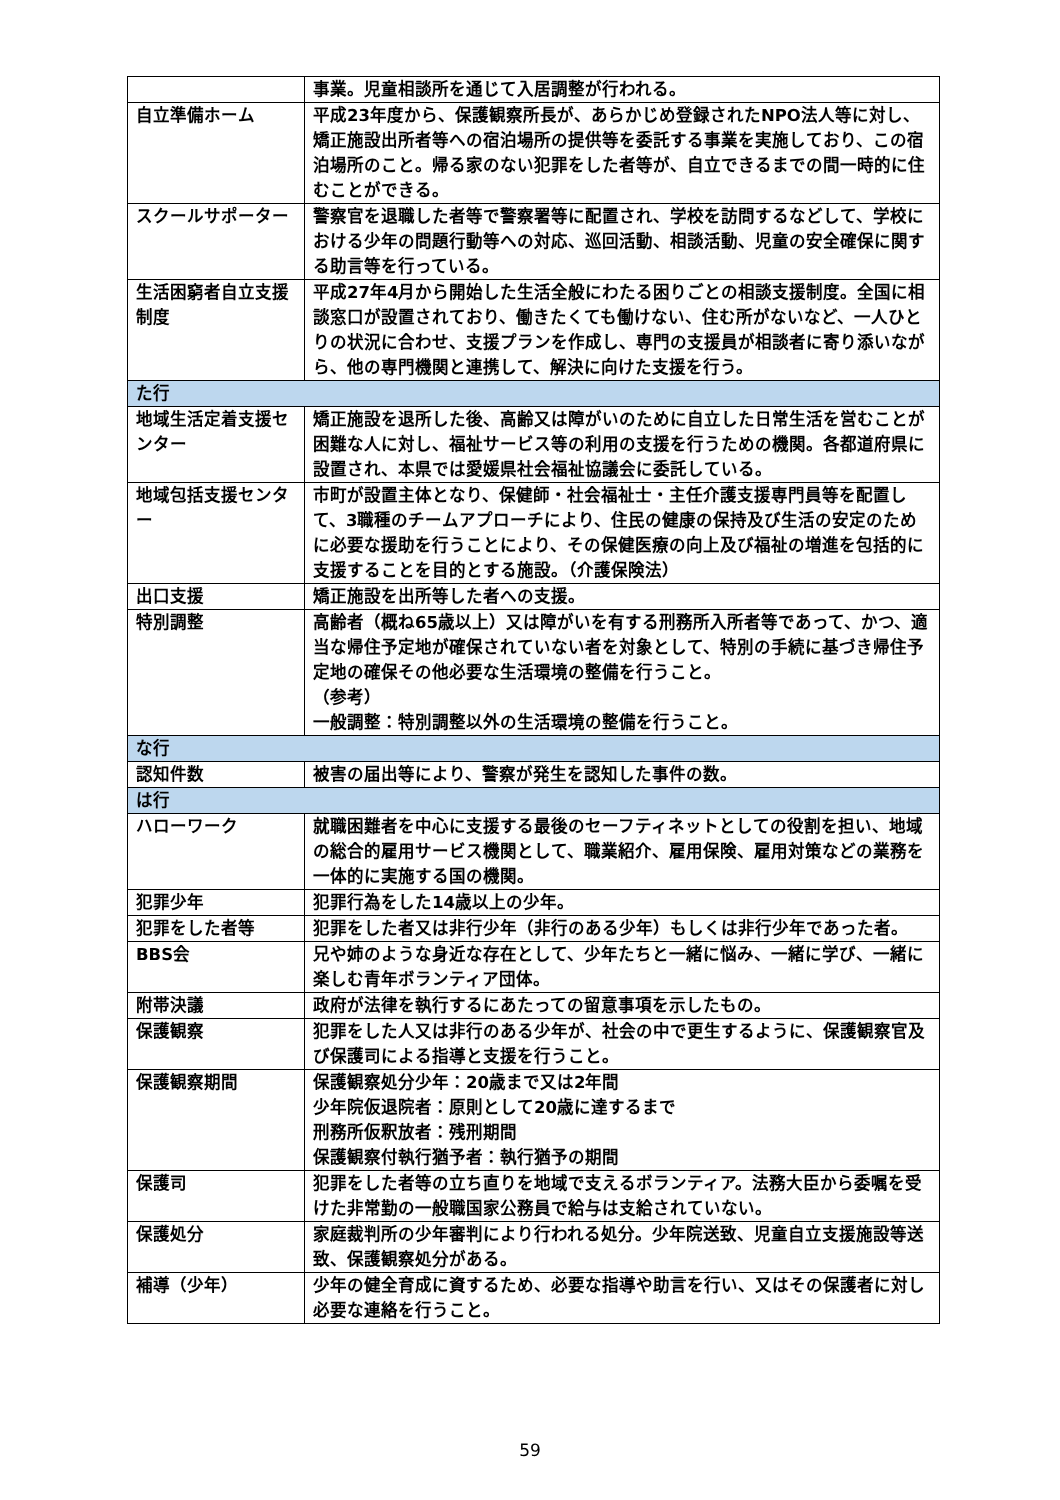| | 事業。児童相談所を通じて入居調整が行われる。 |
| 自立準備ホーム | 平成23年度から、保護観察所長が、あらかじめ登録されたNPO法人等に対し、矯正施設出所者等への宿泊場所の提供等を委託する事業を実施しており、この宿泊場所のこと。帰る家のない犯罪をした者等が、自立できるまでの間一時的に住むことができる。 |
| スクールサポーター | 警察官を退職した者等で警察署等に配置され、学校を訪問するなどして、学校における少年の問題行動等への対応、巡回活動、相談活動、児童の安全確保に関する助言等を行っている。 |
| 生活困窮者自立支援制度 | 平成27年4月から開始した生活全般にわたる困りごとの相談支援制度。全国に相談窓口が設置されており、働きたくても働けない、住む所がないなど、一人ひとりの状況に合わせ、支援プランを作成し、専門の支援員が相談者に寄り添いながら、他の専門機関と連携して、解決に向けた支援を行う。 |
| た行 | |
| 地域生活定着支援センター | 矯正施設を退所した後、高齢又は障がいのために自立した日常生活を営むことが困難な人に対し、福祉サービス等の利用の支援を行うための機関。各都道府県に設置され、本県では愛媛県社会福祉協議会に委託している。 |
| 地域包括支援センター | 市町が設置主体となり、保健師・社会福祉士・主任介護支援専門員等を配置して、3職種のチームアプローチにより、住民の健康の保持及び生活の安定のために必要な援助を行うことにより、その保健医療の向上及び福祉の増進を包括的に支援することを目的とする施設。（介護保険法） |
| 出口支援 | 矯正施設を出所等した者への支援。 |
| 特別調整 | 高齢者（概ね65歳以上）又は障がいを有する刑務所入所者等であって、かつ、適当な帰住予定地が確保されていない者を対象として、特別の手続に基づき帰住予定地の確保その他必要な生活環境の整備を行うこと。 （参考） 一般調整：特別調整以外の生活環境の整備を行うこと。 |
| な行 | |
| 認知件数 | 被害の届出等により、警察が発生を認知した事件の数。 |
| は行 | |
| ハローワーク | 就職困難者を中心に支援する最後のセーフティネットとしての役割を担い、地域の総合的雇用サービス機関として、職業紹介、雇用保険、雇用対策などの業務を一体的に実施する国の機関。 |
| 犯罪少年 | 犯罪行為をした14歳以上の少年。 |
| 犯罪をした者等 | 犯罪をした者又は非行少年（非行のある少年）もしくは非行少年であった者。 |
| BBS会 | 兄や姉のような身近な存在として、少年たちと一緒に悩み、一緒に学び、一緒に楽しむ青年ボランティア団体。 |
| 附帯決議 | 政府が法律を執行するにあたっての留意事項を示したもの。 |
| 保護観察 | 犯罪をした人又は非行のある少年が、社会の中で更生するように、保護観察官及び保護司による指導と支援を行うこと。 |
| 保護観察期間 | 保護観察処分少年：20歳まで又は2年間 少年院仮退院者：原則として20歳に達するまで 刑務所仮釈放者：残刑期間 保護観察付執行猶予者：執行猶予の期間 |
| 保護司 | 犯罪をした者等の立ち直りを地域で支えるボランティア。法務大臣から委嘱を受けた非常勤の一般職国家公務員で給与は支給されていない。 |
| 保護処分 | 家庭裁判所の少年審判により行われる処分。少年院送致、児童自立支援施設等送致、保護観察処分がある。 |
| 補導（少年） | 少年の健全育成に資するため、必要な指導や助言を行い、又はその保護者に対し必要な連絡を行うこと。 |
59